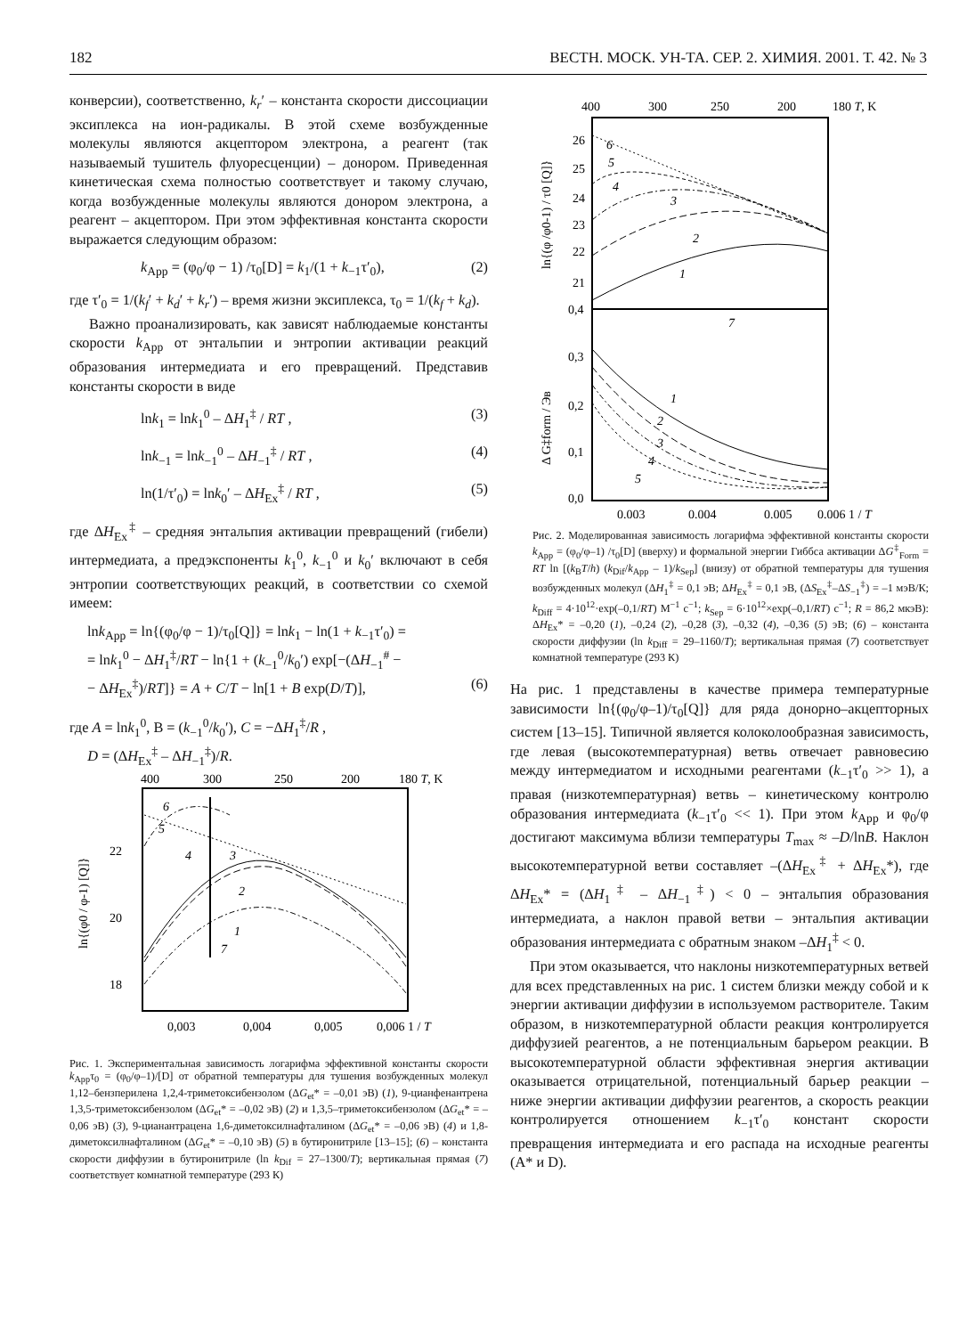182 ВЕСТН. МОСК. УН-ТА. СЕР. 2. ХИМИЯ. 2001. Т. 42. № 3
конверсии), соответственно, k<sub>r</sub>′ – константа скорости диссоциации эксиплекса на ион-радикалы. В этой схеме возбужденные молекулы являются акцептором электрона, а реагент (так называемый тушитель флуоресценции) – донором. Приведенная кинетическая схема полностью соответствует и такому случаю, когда возбужденные молекулы являются донором электрона, а реагент – акцептором. При этом эффективная константа скорости выражается следующим образом:
k<sub>App</sub> = (φ<sub>0</sub>/φ − 1) /τ<sub>0</sub>[D] = k<sub>1</sub>/(1 + k<sub>−1</sub>τ′<sub>0</sub>), (2)
где τ′<sub>0</sub> = 1/(k<sub>f</sub>′ + k<sub>d</sub>′ + k<sub>r</sub>′) – время жизни эксиплекса, τ<sub>0</sub> = 1/(k<sub>f</sub> + k<sub>d</sub>).
Важно проанализировать, как зависят наблюдаемые константы скорости k<sub>App</sub> от энтальпии и энтропии активации реакций образования интермедиата и его превращений. Представив константы скорости в виде
lnk<sub>1</sub> = lnk<sub>1</sub><sup>0</sup> – ΔH<sub>1</sub><sup>‡</sup> / RT , (3)
lnk<sub>−1</sub> = lnk<sub>−1</sub><sup>0</sup> – ΔH<sub>−1</sub><sup>‡</sup> / RT , (4)
ln(1/τ′<sub>0</sub>) = lnk<sub>0</sub>′ – ΔH<sub>Ex</sub><sup>‡</sup> / RT , (5)
где ΔH<sub>Ex</sub><sup>‡</sup> – средняя энтальпия активации превращений (гибели) интермедиата, а предэкспоненты k<sub>1</sub><sup>0</sup>, k<sub>−1</sub><sup>0</sup> и k<sub>0</sub>′ включают в себя энтропии соответствующих реакций, в соответствии со схемой имеем:
lnk<sub>App</sub> = ln{(φ<sub>0</sub>/φ − 1)/τ<sub>0</sub>[Q]} = lnk<sub>1</sub> − ln(1 + k<sub>−1</sub>τ′<sub>0</sub>) =
= lnk<sub>1</sub><sup>0</sup> − ΔH<sub>1</sub><sup>‡</sup>/RT − ln{1 + (k<sub>−1</sub><sup>0</sup>/k<sub>0</sub>′) exp[−(ΔH<sub>−1</sub><sup>#</sup> −
− ΔH<sub>Ex</sub><sup>‡</sup>)/RT]} = A + C/T − ln[1 + B exp(D/T)], (6)
где A = lnk<sub>1</sub><sup>0</sup>, B = (k<sub>−1</sub><sup>0</sup>/k<sub>0</sub>′), C = −ΔH<sub>1</sub><sup>‡</sup>/R ,
D = (ΔH<sub>Ex</sub><sup>‡</sup> – ΔH<sub>−1</sub><sup>‡</sup>)/R.
400
300
250
200
180 T, K
22
20
18
ln{(φ0 / φ-1) [Q]}
6
5
4
3
2
1
7
0,003
0,004
0,005
0,006 1 / T
Рис. 1. Экспериментальная зависимость логарифма эффективной константы скорости k<sub>App</sub>τ<sub>0</sub> = (φ<sub>0</sub>/φ–1)/[D] от обратной температуры для тушения возбужденных молекул 1,12–бензперилена 1,2,4-триметоксибензолом (ΔG<sub>et</sub>* = –0,01 эВ) (1), 9-цианфенантрена 1,3,5-триметоксибензолом (ΔG<sub>et</sub>* = –0,02 эВ) (2) и 1,3,5–триметоксибензолом (ΔG<sub>et</sub>* = –0,06 эВ) (3), 9-цианантрацена 1,6-диметоксилнафталином (ΔG<sub>et</sub>* = –0,06 эВ) (4) и 1,8-диметоксилнафталином (ΔG<sub>et</sub>* = –0,10 эВ) (5) в бутиронитриле [13–15]; (6) – константа скорости диффузии в бутиронитриле (ln k<sub>Dif</sub> = 27–1300/T); вертикальная прямая (7) соответствует комнатной температуре (293 К)
400
300
250
200
180 T, K
26
25
24
23
22
21
0,4
0,3
0,2
0,1
0,0
ln{(φ /φ0-1) / τ0 [Q]}
Δ G‡form / Эв
1
2
3
4
5
6
7
1
2
3
4
5
0,003
0,004
0,005
0,006 1 / T
Рис. 2. Моделированная зависимость логарифма эффективной константы скорости k<sub>App</sub> = (φ<sub>0</sub>/φ–1) /τ<sub>0</sub>[D] (вверху) и формальной энергии Гиббса активации ΔG<sup>‡</sup><sub>Form</sub> = RT ln [(k<sub>B</sub>T/h) (k<sub>Dif</sub>/k<sub>App</sub> – 1)/k<sub>Sep</sub>] (внизу) от обратной температуры для тушения возбужденных молекул (ΔH<sub>1</sub><sup>‡</sup> = 0,1 эВ; ΔH<sub>Ex</sub><sup>‡</sup> = 0,1 эВ, (ΔS<sub>Ex</sub><sup>‡</sup>–ΔS<sub>−1</sub><sup>‡</sup>) = –1 мэВ/К; k<sub>Diff</sub> = 4·10<sup>12</sup>·exp(–0,1/RT) М<sup>−1</sup> с<sup>−1</sup>; k<sub>Sep</sub> = 6·10<sup>12</sup>×exp(–0,1/RT) с<sup>−1</sup>; R = 86,2 мкэВ): ΔH<sub>Ex</sub>* = –0,20 (1), –0,24 (2), –0,28 (3), –0,32 (4), –0,36 (5) эВ; (6) – константа скорости диффузии (ln k<sub>Diff</sub> = 29–1160/T); вертикальная прямая (7) соответствует комнатной температуре (293 К)
На рис. 1 представлены в качестве примера температурные зависимости ln{(φ<sub>0</sub>/φ–1)/τ<sub>0</sub>[Q]} для ряда донорно–акцепторных систем [13–15]. Типичной является колоколообразная зависимость, где левая (высокотемпературная) ветвь отвечает равновесию между интермедиатом и исходными реагентами (k<sub>−1</sub>τ′<sub>0</sub> >> 1), а правая (низкотемпературная) ветвь – кинетическому контролю образования интермедиата (k<sub>−1</sub>τ′<sub>0</sub> << 1). При этом k<sub>App</sub> и φ<sub>0</sub>/φ достигают максимума вблизи температуры T<sub>max</sub> ≈ –D/lnB. Наклон высокотемпературной ветви составляет –(ΔH<sub>Ex</sub><sup>‡</sup> + ΔH<sub>Ex</sub>*), где ΔH<sub>Ex</sub>* = (ΔH<sub>1</sub><sup>‡</sup> – ΔH<sub>−1</sub><sup>‡</sup>) < 0 – энтальпия образования интермедиата, а наклон правой ветви – энтальпия активации образования интермедиата с обратным знаком –ΔH<sub>1</sub><sup>‡</sup> < 0.
При этом оказывается, что наклоны низкотемпературных ветвей для всех представленных на рис. 1 систем близки между собой и к энергии активации диффузии в используемом растворителе. Таким образом, в низкотемпературной области реакция контролируется диффузией реагентов, а не потенциальным барьером реакции. В высокотемпературной области эффективная энергия активации оказывается отрицательной, потенциальный барьер реакции – ниже энергии активации диффузии реагентов, а скорость реакции контролируется отношением k<sub>−1</sub>τ′<sub>0</sub> констант скорости превращения интермедиата и его распада на исходные реагенты (A* и D).